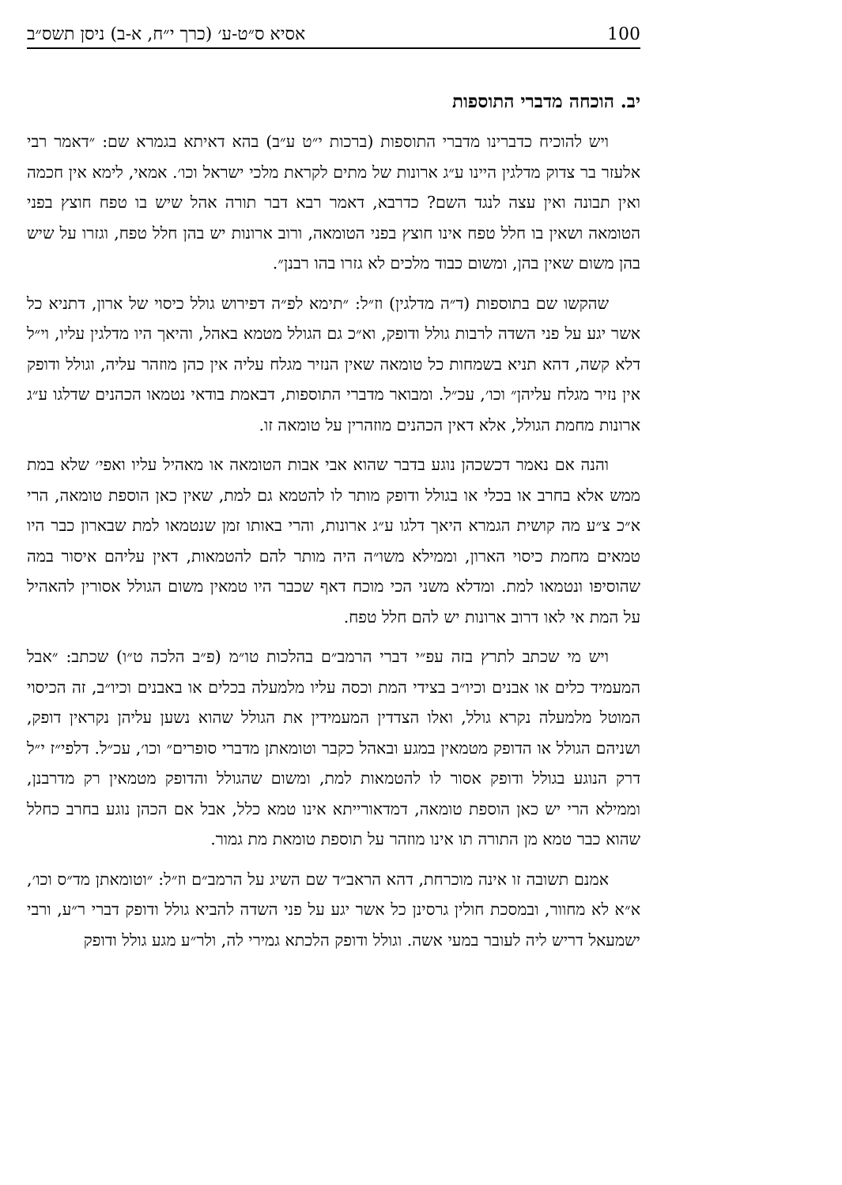100 אסיא ס״ט-ע׳ (כרך י״ח, א-ב) ניסן תשס״ב
יב. הוכחה מדברי התוספות
ויש להוכיח כדברינו מדברי התוספות (ברכות י״ט ע״ב) בהא דאיתא בגמרא שם: ״דאמר רבי אלעזר בר צדוק מדלגין היינו ע״ג ארונות של מתים לקראת מלכי ישראל וכו׳. אמאי, לימא אין חכמה ואין תבונה ואין עצה לנגד השם? כדרבא, דאמר רבא דבר תורה אהל שיש בו טפח חוצץ בפני הטומאה ושאין בו חלל טפח אינו חוצץ בפני הטומאה, ורוב ארונות יש בהן חלל טפח, וגזרו על שיש בהן משום שאין בהן, ומשום כבוד מלכים לא גזרו בהו רבנן״.
שהקשו שם בתוספות (ד״ה מדלגין) וז״ל: ״תימא לפ״ה דפירוש גולל כיסוי של ארון, דתניא כל אשר יגע על פני השדה לרבות גולל ודופק, וא״כ גם הגולל מטמא באהל, והיאך היו מדלגין עליו, וי״ל דלא קשה, דהא תניא בשמחות כל טומאה שאין הנזיר מגלח עליה אין כהן מוזהר עליה, וגולל ודופק אין נזיר מגלח עליהן״ וכו׳, עכ״ל. ומבואר מדברי התוספות, דבאמת בודאי נטמאו הכהנים שדלגו ע״ג ארונות מחמת הגולל, אלא דאין הכהנים מוזהרין על טומאה זו.
והנה אם נאמר דכשכהן נוגע בדבר שהוא אבי אבות הטומאה או מאהיל עליו ואפי׳ שלא במת ממש אלא בחרב או בכלי או בגולל ודופק מותר לו להטמא גם למת, שאין כאן הוספת טומאה, הרי א״כ צ״ע מה קושית הגמרא היאך דלגו ע״ג ארונות, והרי באותו זמן שנטמאו למת שבארון כבר היו טמאים מחמת כיסוי הארון, וממילא משו״ה היה מותר להם להטמאות, דאין עליהם איסור במה שהוסיפו ונטמאו למת. ומדלא משני הכי מוכח דאף שכבר היו טמאין משום הגולל אסורין להאהיל על המת אי לאו דרוב ארונות יש להם חלל טפח.
ויש מי שכתב לתרץ בזה עפ״י דברי הרמב״ם בהלכות טו״מ (פ״ב הלכה ט״ו) שכתב: ״אבל המעמיד כלים או אבנים וכיו״ב בצידי המת וכסה עליו מלמעלה בכלים או באבנים וכיו״ב, זה הכיסוי המוטל מלמעלה נקרא גולל, ואלו הצדדין המעמידין את הגולל שהוא נשען עליהן נקראין דופק, ושניהם הגולל או הדופק מטמאין במגע ובאהל כקבר וטומאתן מדברי סופרים״ וכו׳, עכ״ל. דלפי״ז י״ל דרק הנוגע בגולל ודופק אסור לו להטמאות למת, ומשום שהגולל והדופק מטמאין רק מדרבנן, וממילא הרי יש כאן הוספת טומאה, דמדאורייתא אינו טמא כלל, אבל אם הכהן נוגע בחרב כחלל שהוא כבר טמא מן התורה תו אינו מוזהר על תוספת טומאת מת גמור.
אמנם תשובה זו אינה מוכרחת, דהא הראב״ד שם השיג על הרמב״ם וז״ל: ״וטומאתן מד״ס וכו׳, א״א לא מחוור, ובמסכת חולין גרסינן כל אשר יגע על פני השדה להביא גולל ודופק דברי ר״ע, ורבי ישמעאל דריש ליה לעובר במעי אשה. וגולל ודופק הלכתא גמירי לה, ולר״ע מגע גולל ודופק